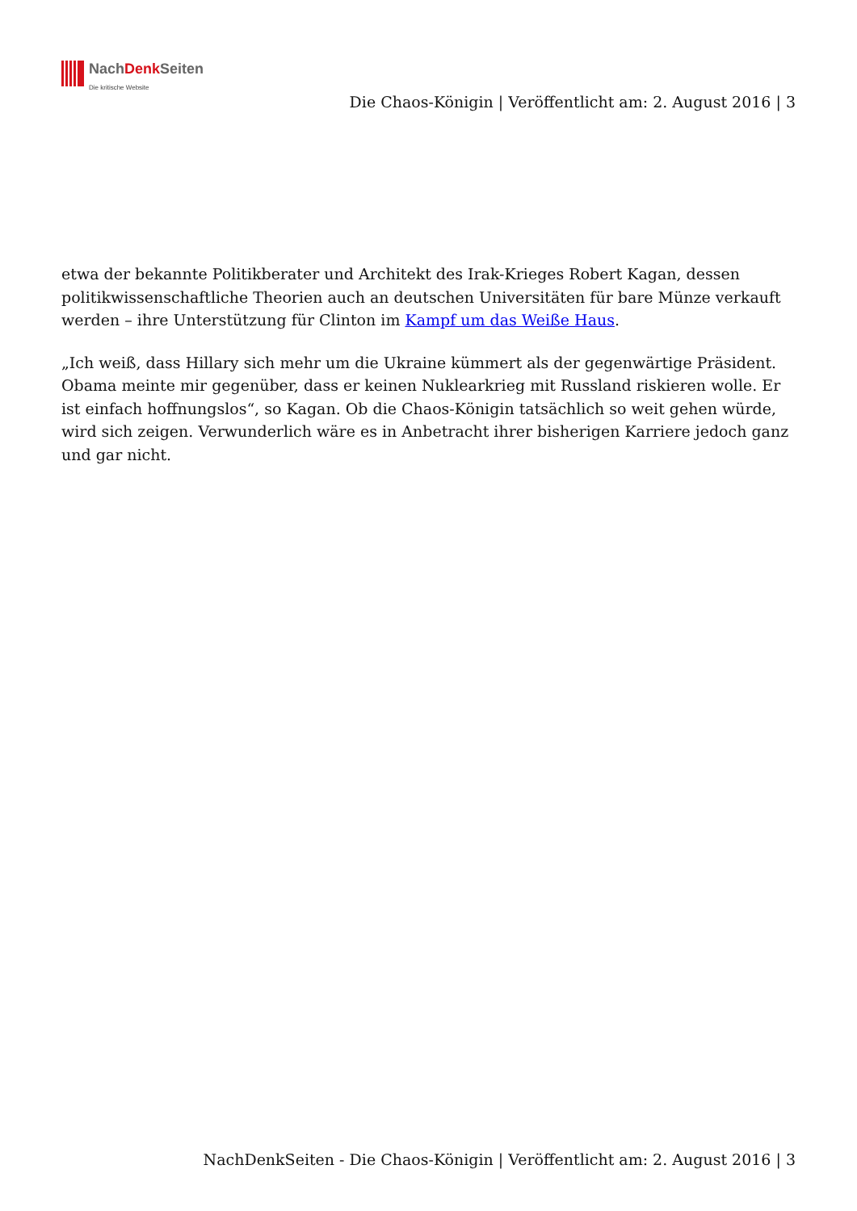NachDenk Seiten
Die kritische Website
Die Chaos-Königin | Veröffentlicht am: 2. August 2016 | 3
etwa der bekannte Politikberater und Architekt des Irak-Krieges Robert Kagan, dessen politikwissenschaftliche Theorien auch an deutschen Universitäten für bare Münze verkauft werden – ihre Unterstützung für Clinton im Kampf um das Weiße Haus.
„Ich weiß, dass Hillary sich mehr um die Ukraine kümmert als der gegenwärtige Präsident. Obama meinte mir gegenüber, dass er keinen Nuklearkrieg mit Russland riskieren wolle. Er ist einfach hoffnungslos“, so Kagan. Ob die Chaos-Königin tatsächlich so weit gehen würde, wird sich zeigen. Verwunderlich wäre es in Anbetracht ihrer bisherigen Karriere jedoch ganz und gar nicht.
NachDenkSeiten - Die Chaos-Königin | Veröffentlicht am: 2. August 2016 | 3